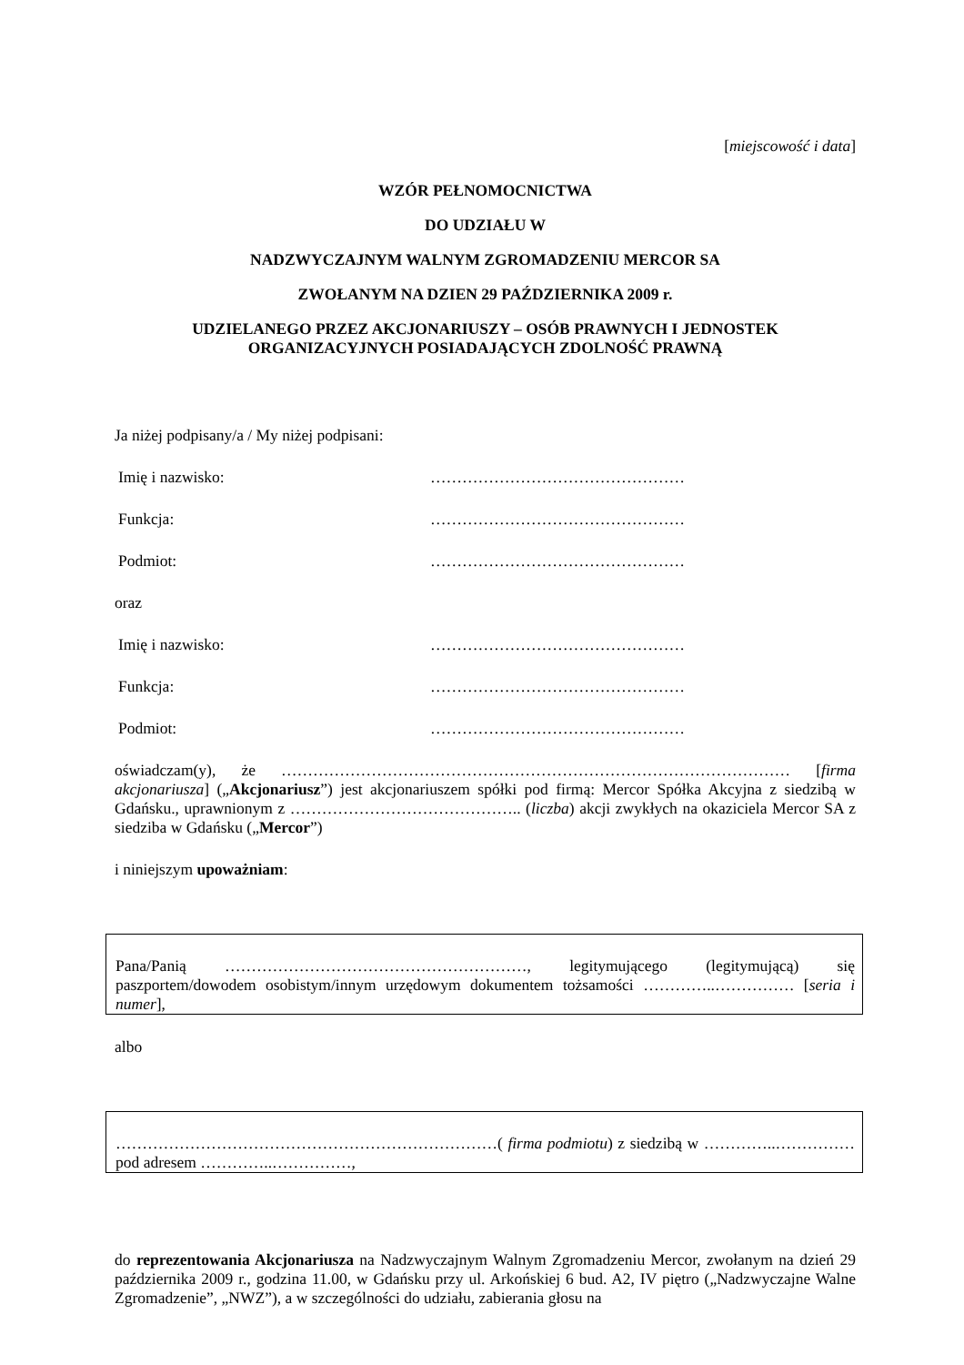[miejscowość i data]
WZÓR PEŁNOMOCNICTWA
DO UDZIAŁU W
NADZWYCZAJNYM WALNYM ZGROMADZENIU MERCOR SA
ZWOŁANYM NA DZIEN 29 PAŹDZIERNIKA 2009 r.
UDZIELANEGO PRZEZ AKCJONARIUSZY – OSÓB PRAWNYCH I JEDNOSTEK ORGANIZACYJNYCH POSIADAJĄCYCH ZDOLNOŚĆ PRAWNĄ
Ja niżej podpisany/a / My niżej podpisani:
Imię i nazwisko: …………………………………………
Funkcja: …………………………………………
Podmiot: …………………………………………
oraz
Imię i nazwisko: …………………………………………
Funkcja: …………………………………………
Podmiot: …………………………………………
oświadczam(y), że …………………………………………………………………………………… [firma akcjonariusza] („Akcjonariusz”) jest akcjonariuszem spółki pod firmą: Mercor Spółka Akcyjna z siedzibą w Gdańsku., uprawnionym z …………………………………….. (liczba) akcji zwykłych na okaziciela Mercor SA z siedziba w Gdańsku („Mercor”)
i niniejszym upoważniam:
Pana/Panią …………………………………………………, legitymującego (legitymującą) się paszportem/dowodem osobistym/innym urzędowym dokumentem tożsamości …………..…………… [seria i numer],
albo
………………………………………………………………( firma podmiotu) z siedzibą w …………..…………… pod adresem …………..……………,
do reprezentowania Akcjonariusza na Nadzwyczajnym Walnym Zgromadzeniu Mercor, zwołanym na dzień 29 października 2009 r., godzina 11.00, w Gdańsku przy ul. Arkońskiej 6 bud. A2, IV piętro („Nadzwyczajne Walne Zgromadzenie”, „NWZ”), a w szczególności do udziału, zabierania głosu na